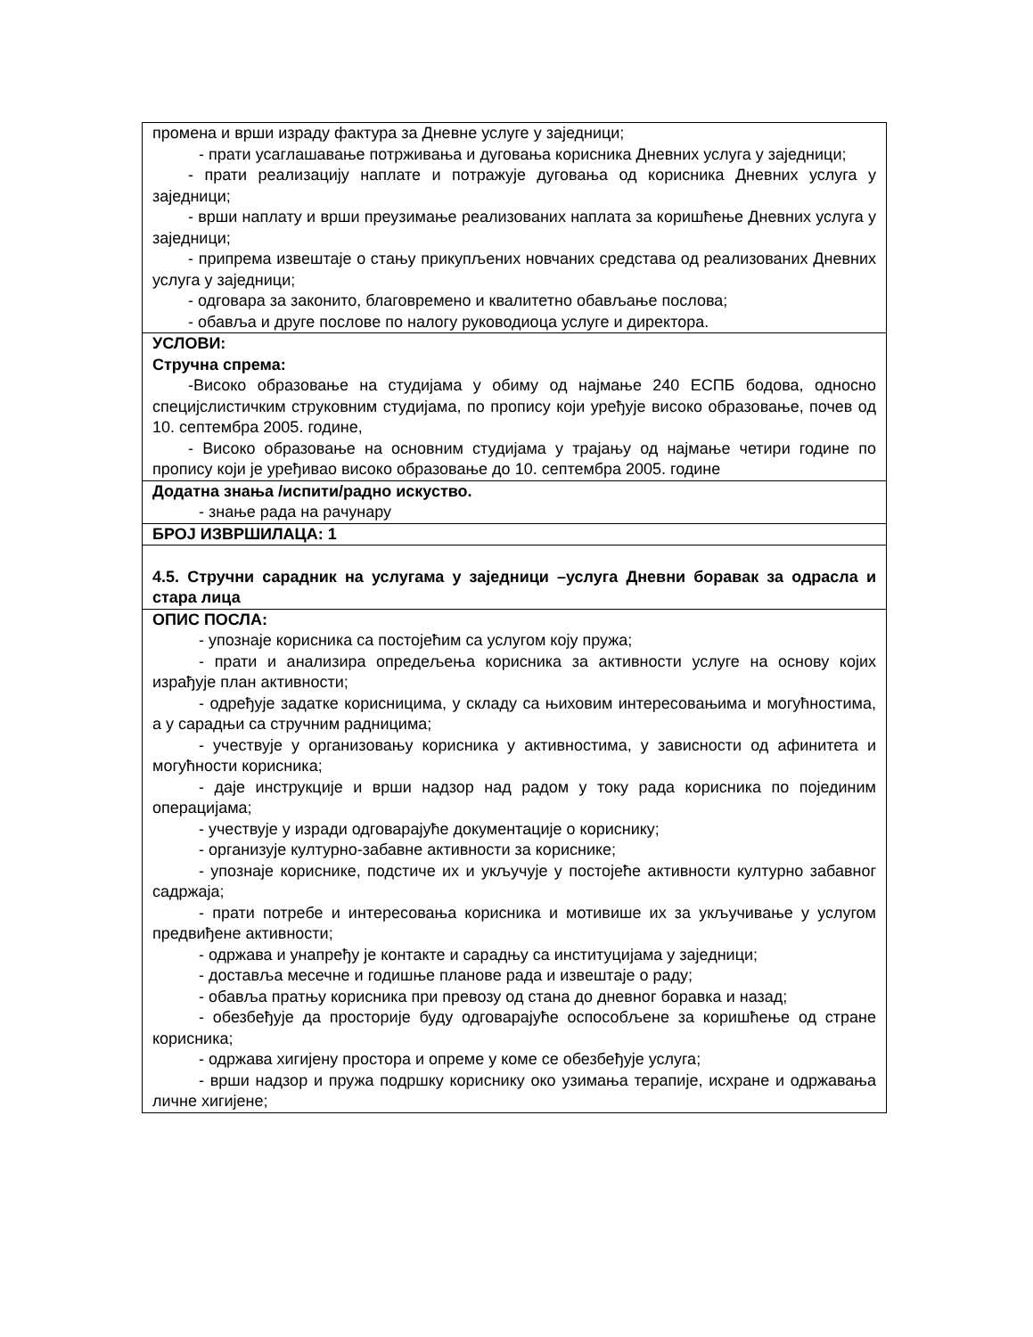| промена и врши израду фактура за Дневне услуге у заједници; - прати усаглашавање потрживања и дуговања корисника Дневних услуга у заједници; - прати реализацију наплате и потражује дуговања од корисника Дневних услуга у заједници; - врши наплату и врши преузимање реализованих наплата за коришћење Дневних услуга у заједници; - припрема извештаје о стању прикупљених новчаних средстава од реализованих Дневних услуга у заједници; - одговара за законито, благовремено и квалитетно обављање послова; - обавља и друге послове по налогу руководиоца услуге и директора. |
| УСЛОВИ: Стручна спрема: -Високо образовање на студијама у обиму од најмање 240 ЕСПБ бодова, односно специјслистичким струковним студијама, по пропису који уређује високо образовање, почев од 10. септембра 2005. године, - Високо образовање на основним студијама у трајању од најмање четири године по пропису који је уређивао високо образовање до 10. септембра 2005. године |
| Додатна знања /испити/радно искуство. - знање рада на рачунару |
| БРОЈ ИЗВРШИЛАЦА: 1 |
| 4.5. Стручни сарадник на услугама у заједници –услуга Дневни боравак за одрасла и стара лица |
| ОПИС ПОСЛА: - упознаје корисника са постојећим са услугом коју пружа; - прати и анализира опредељења корисника за активности услуге на основу којих израђује план активности; - одређује задатке корисницима, у складу са њиховим интересовањима и могућностима, а у сарадњи са стручним радницима; - учествује у организовању корисника у активностима, у зависности од афинитета и могућности корисника; - даје инструкције и врши надзор над радом у току рада корисника по појединим операцијама; - учествује у изради одговарајуће документације о кориснику; - организује културно-забавне активности за кориснике; - упознаје кориснике, подстиче их и укључује у постојеће активности културно забавног садржаја; - прати потребе и интересовања корисника и мотивише их за укључивање у услугом предвиђене активности; - одржава и унапређу је контакте и сарадњу са институцијама у заједници; - доставља месечне и годишње планове рада и извештаје о раду; - обавља пратњу корисника при превозу од стана до дневног боравка и назад; - обезбеђује да просторије буду одговарајуће оспособљене за коришћење од стране корисника; - одржава хигијену простора и опреме у коме се обезбеђује услуга; - врши надзор и пружа подршку кориснику око узимања терапије, исхране и одржавања личне хигијене; |